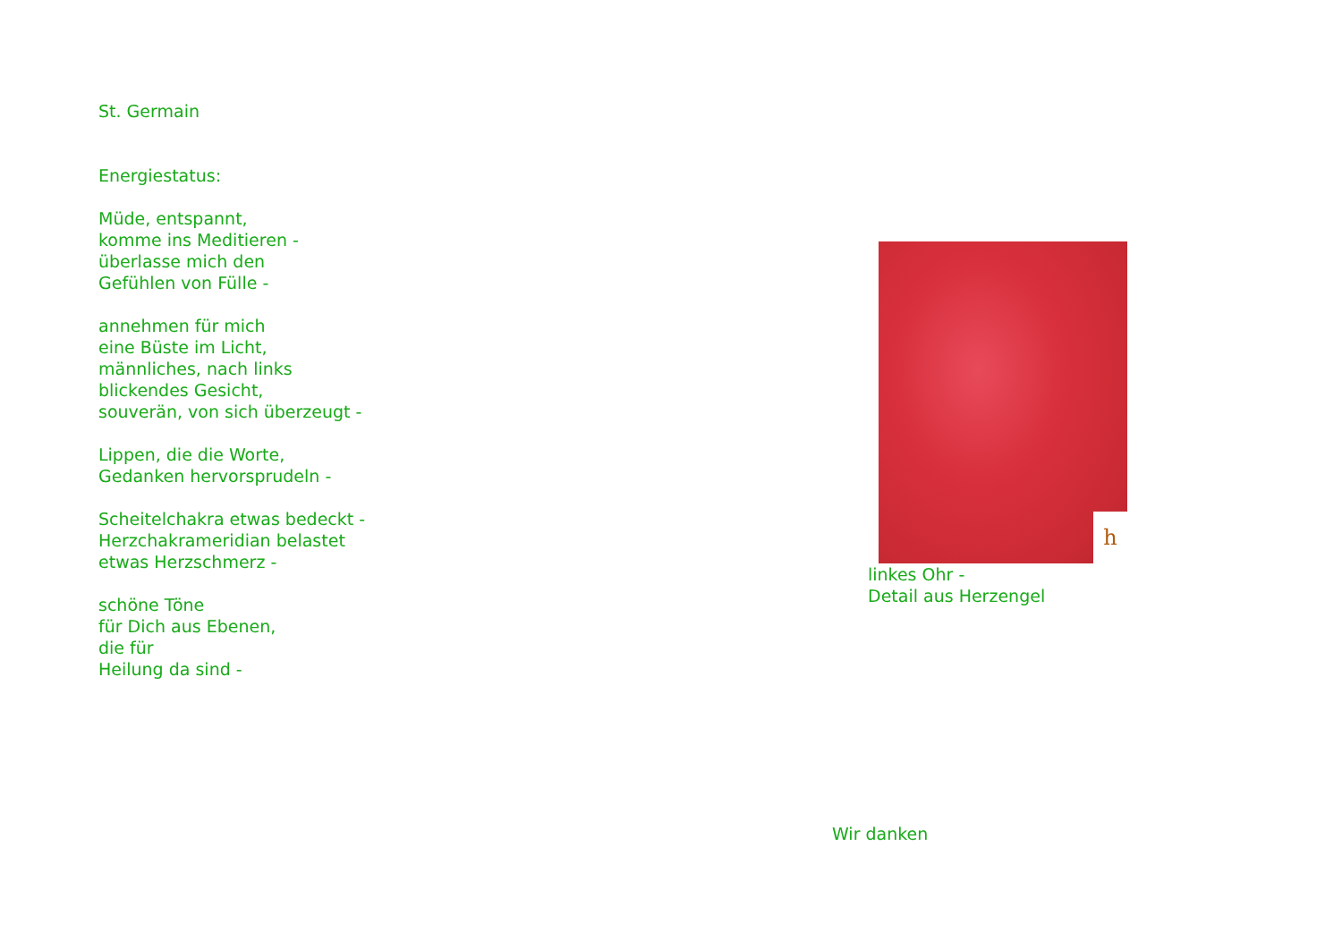St. Germain
Energiestatus:
Müde, entspannt,
komme ins Meditieren -
überlasse mich den
Gefühlen von Fülle -
annehmen für mich
eine Büste im Licht,
männliches, nach links
blickendes Gesicht,
souverän, von sich überzeugt -
Lippen, die die Worte,
Gedanken hervorsprudeln -
Scheitelchakra etwas bedeckt -
Herzchakrameridian belastet
etwas Herzschmerz -
schöne Töne
für Dich aus Ebenen,
die für
Heilung da sind -
h
linkes Ohr -
Detail aus Herzengel
Wir danken